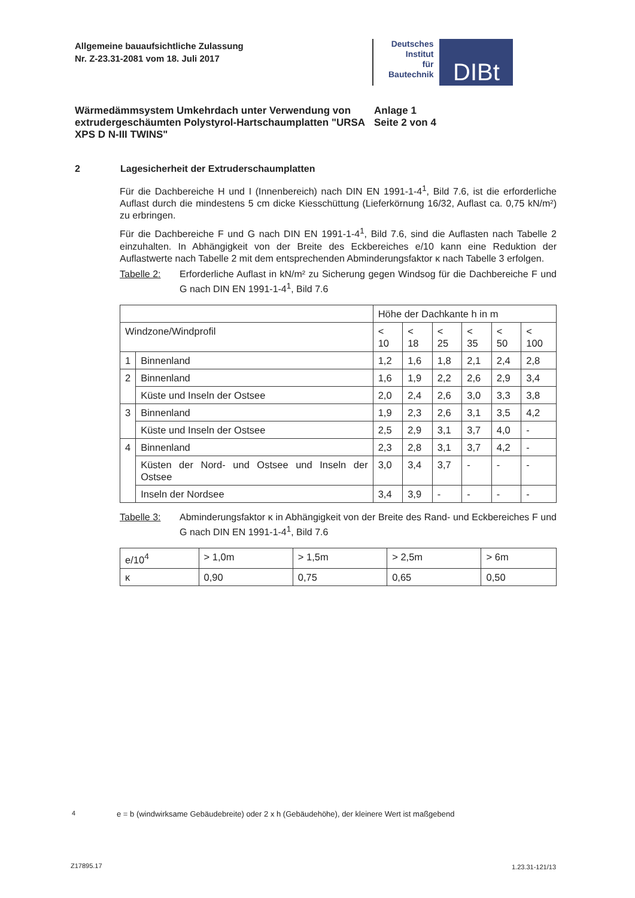Allgemeine bauaufsichtliche Zulassung
Nr. Z-23.31-2081 vom 18. Juli 2017
Deutsches
Institut
für
Bautechnik
DIBt
Wärmedämmsystem Umkehrdach unter Verwendung von extrudergeschäumten Polystyrol-Hartschaumplatten "URSA XPS D N-III TWINS"
Anlage 1
Seite 2 von 4
2 Lagesicherheit der Extruderschaumplatten
Für die Dachbereiche H und I (Innenbereich) nach DIN EN 1991-1-4<sup>1</sup>, Bild 7.6, ist die erforderliche Auflast durch die mindestens 5 cm dicke Kiesschüttung (Lieferkörnung 16/32, Auflast ca. 0,75 kN/m²) zu erbringen.
Für die Dachbereiche F und G nach DIN EN 1991-1-4<sup>1</sup>, Bild 7.6, sind die Auflasten nach Tabelle 2 einzuhalten. In Abhängigkeit von der Breite des Eckbereiches e/10 kann eine Reduktion der Auflastwerte nach Tabelle 2 mit dem entsprechenden Abminderungsfaktor κ nach Tabelle 3 erfolgen.
Tabelle 2: Erforderliche Auflast in kN/m² zu Sicherung gegen Windsog für die Dachbereiche F und G nach DIN EN 1991-1-4<sup>1</sup>, Bild 7.6
| | | Höhe der Dachkante h in m | | | | | |
| Windzone/Windprofil | | < 10 | < 18 | < 25 | < 35 | < 50 | < 100 |
| 1 | Binnenland | 1,2 | 1,6 | 1,8 | 2,1 | 2,4 | 2,8 |
| 2 | Binnenland | 1,6 | 1,9 | 2,2 | 2,6 | 2,9 | 3,4 |
| | Küste und Inseln der Ostsee | 2,0 | 2,4 | 2,6 | 3,0 | 3,3 | 3,8 |
| 3 | Binnenland | 1,9 | 2,3 | 2,6 | 3,1 | 3,5 | 4,2 |
| | Küste und Inseln der Ostsee | 2,5 | 2,9 | 3,1 | 3,7 | 4,0 | - |
| 4 | Binnenland | 2,3 | 2,8 | 3,1 | 3,7 | 4,2 | - |
| | Küsten der Nord- und Ostsee und Inseln der Ostsee | 3,0 | 3,4 | 3,7 | - | - | - |
| | Inseln der Nordsee | 3,4 | 3,9 | - | - | - | - |
Tabelle 3: Abminderungsfaktor κ in Abhängigkeit von der Breite des Rand- und Eckbereiches F und G nach DIN EN 1991-1-4<sup>1</sup>, Bild 7.6
| e/10<sup>4</sup> | > 1,0m | > 1,5m | > 2,5m | > 6m |
| κ | 0,90 | 0,75 | 0,65 | 0,50 |
<sup>4</sup> e = b (windwirksame Gebäudebreite) oder 2 x h (Gebäudehöhe), der kleinere Wert ist maßgebend
Z17895.17 1.23.31-121/13